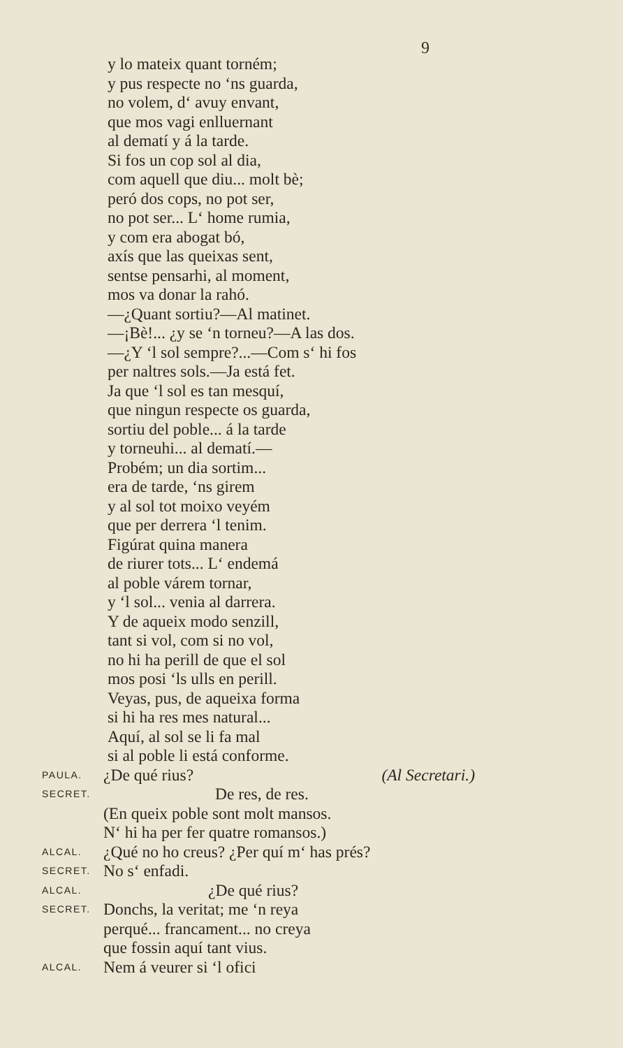9
y lo mateix quant torném;
y pus respecte no ‘ns guarda,
no volem, d‘ avuy envant,
que mos vagi enlluernant
al dematí y á la tarde.
Si fos un cop sol al dia,
com aquell que diu... molt bè;
peró dos cops, no pot ser,
no pot ser... L‘ home rumia,
y com era abogat bó,
axís que las queixas sent,
sentse pensarhi, al moment,
mos va donar la rahó.
—¿Quant sortiu?—Al matinet.
—¡Bè!... ¿y se ‘n torneu?—A las dos.
—¿Y ‘l sol sempre?...—Com s‘ hi fos
per naltres sols.—Ja está fet.
Ja que ‘l sol es tan mesquí,
que ningun respecte os guarda,
sortiu del poble... á la tarde
y torneuhi... al dematí.—
Probém; un dia sortim...
era de tarde, ‘ns girem
y al sol tot moixo veyém
que per derrera ‘l tenim.
Figúrat quina manera
de riurer tots... L‘ endemá
al poble várem tornar,
y ‘l sol... venia al darrera.
Y de aqueix modo senzill,
tant si vol, com si no vol,
no hi ha perill de que el sol
mos posi ‘ls ulls en perill.
Veyas, pus, de aqueixa forma
si hi ha res mes natural...
Aquí, al sol se li fa mal
si al poble li está conforme.
PAULA. ¿De qué rius? (Al Secretari.)
SECRET. De res, de res.
(En queix poble sont molt mansos.
N‘ hi ha per fer quatre romansos.)
ALCAL. ¿Qué no ho creus? ¿Per quí m‘ has prés?
SECRET. No s‘ enfadi.
ALCAL. ¿De qué rius?
SECRET. Donchs, la veritat; me ‘n reya
perqué... francament... no creya
que fossin aquí tant vius.
ALCAL. Nem á veurer si ‘l ofici